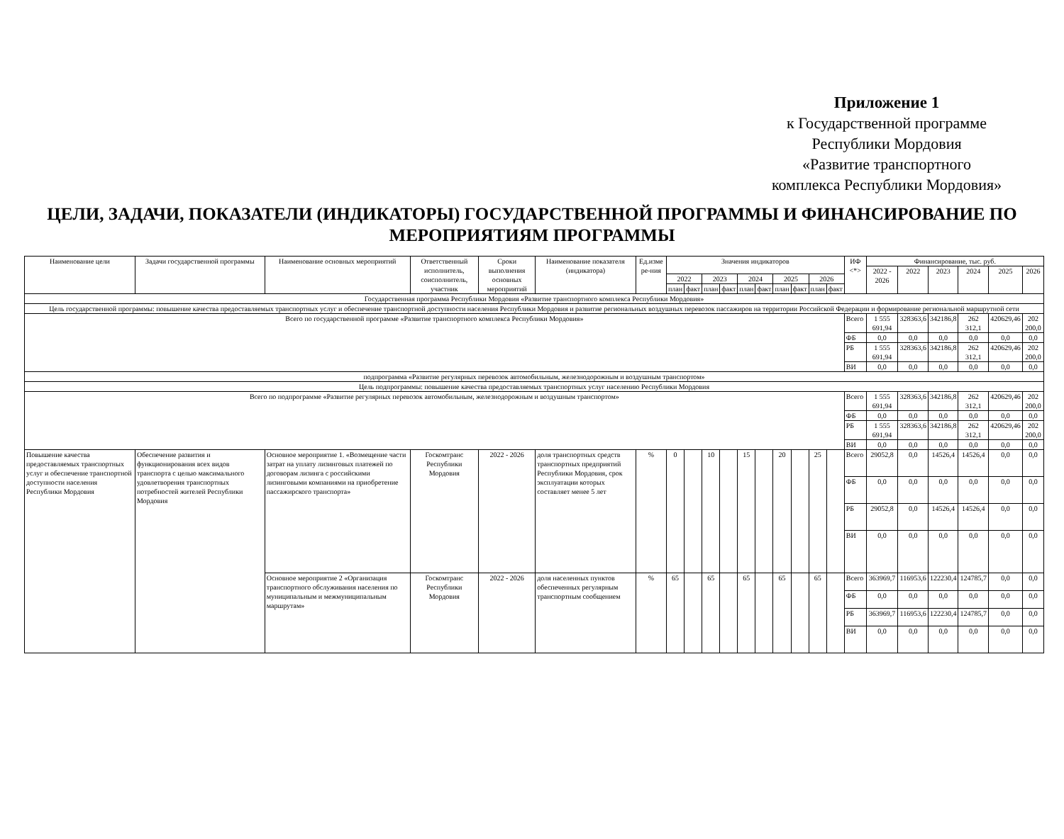Приложение 1
к Государственной программе
Республики Мордовия
«Развитие транспортного
комплекса Республики Мордовия»
ЦЕЛИ, ЗАДАЧИ, ПОКАЗАТЕЛИ (ИНДИКАТОРЫ) ГОСУДАРСТВЕННОЙ ПРОГРАММЫ И ФИНАНСИРОВАНИЕ ПО МЕРОПРИЯТИЯМ ПРОГРАММЫ
| Наименование цели | Задачи государственной программы | Наименование основных мероприятий | Ответственный исполнитель, соисполнитель, участник | Сроки выполнения основных мероприятий | Наименование показателя (индикатора) | Ед.изме ре-ния | Значения индикаторов | | | | | | | | | | ИФ <*> | Финансирование, тыс. руб. | | | | | |
| --- | --- | --- | --- | --- | --- | --- | --- | --- | --- | --- | --- | --- | --- | --- | --- | --- | --- | --- | --- | --- | --- | --- | --- |
| | | | | | | | | | | | | | | | | | | 2022 - 2026 | 2022 | 2023 | 2024 | 2025 | 2026 |
| | | | | | | | 2022 | | 2023 | | 2024 | | 2025 | | 2026 | | | | | | | | |
| | | | | | | | план | факт | план | факт | план | факт | план | факт | план | факт | | | | | | | |
| Государственная программа Республики Мордовия «Развитие транспортного комплекса Республики Мордовия» | | | | | | | | | | | | | | | | | | | | | | | |
| Цель государственной программы: повышение качества предоставляемых транспортных услуг и обеспечение транспортной доступности населения Республики Мордовия и развитие региональных воздушных перевозок пассажиров на территории Российской Федерации и формирование региональной маршрутной сети | | | | | | | | | | | | | | | | | | | | | | | |
| Всего по государственной программе «Развитие транспортного комплекса Республики Мордовия» | | | | | | | | | | | | | | | | | Всего | 1 555 691,94 | 328363,6 | 342186,8 | 262 312,1 | 420629,46 | 202 200,0 |
| | | | | | | | | | | | | | | | | | ФБ | 0,0 | 0,0 | 0,0 | 0,0 | 0,0 | 0,0 |
| | | | | | | | | | | | | | | | | | РБ | 1 555 691,94 | 328363,6 | 342186,8 | 262 312,1 | 420629,46 | 202 200,0 |
| | | | | | | | | | | | | | | | | | ВИ | 0,0 | 0,0 | 0,0 | 0,0 | 0,0 | 0,0 |
| подпрограмма «Развитие регулярных перевозок автомобильным, железнодорожным и воздушным транспортом» | | | | | | | | | | | | | | | | | | | | | | | |
| Цель подпрограммы: повышение качества предоставляемых транспортных услуг населению Республики Мордовия | | | | | | | | | | | | | | | | | | | | | | | |
| Всего по подпрограмме «Развитие регулярных перевозок автомобильным, железнодорожным и воздушным транспортом» | | | | | | | | | | | | | | | | | Всего | 1 555 691,94 | 328363,6 | 342186,8 | 262 312,1 | 420629,46 | 202 200,0 |
| | | | | | | | | | | | | | | | | | ФБ | 0,0 | 0,0 | 0,0 | 0,0 | 0,0 | 0,0 |
| | | | | | | | | | | | | | | | | | РБ | 1 555 691,94 | 328363,6 | 342186,8 | 262 312,1 | 420629,46 | 202 200,0 |
| | | | | | | | | | | | | | | | | | ВИ | 0,0 | 0,0 | 0,0 | 0,0 | 0,0 | 0,0 |
| Повышение качества предоставляемых транспортных услуг и обеспечение транспортной доступности населения Республики Мордовия | Обеспечение развития и функционирования всех видов транспорта с целью максимального удовлетворения транспортных потребностей жителей Республики Мордовия | Основное мероприятие 1. «Возмещение части затрат на уплату лизинговых платежей по договорам лизинга с российскими лизинговыми компаниями на приобретение пассажирского транспорта» | Госкомтранс Республики Мордовия | 2022 - 2026 | доля транспортных средств транспортных предприятий Республики Мордовия, срок эксплуатации которых составляет менее 5 лет | % | 0 | | 10 | | 15 | | 20 | | 25 | | Всего | 29052,8 | 0,0 | 14526,4 | 14526,4 | 0,0 | 0,0 |
| | | | | | | | | | | | | | | | | | ФБ | 0,0 | 0,0 | 0,0 | 0,0 | 0,0 | 0,0 |
| | | | | | | | | | | | | | | | | | РБ | 29052,8 | 0,0 | 14526,4 | 14526,4 | 0,0 | 0,0 |
| | | | | | | | | | | | | | | | | | ВИ | 0,0 | 0,0 | 0,0 | 0,0 | 0,0 | 0,0 |
| | | Основное мероприятие 2 «Организация транспортного обслуживания населения по муниципальным и межмуниципальным маршрутам» | Госкомтранс Республики Мордовия | 2022 - 2026 | доля населенных пунктов обеспеченных регулярным транспортным сообщением | % | 65 | | 65 | | 65 | | 65 | | 65 | | Всего | 363969,7 | 116953,6 | 122230,4 | 124785,7 | 0,0 | 0,0 |
| | | | | | | | | | | | | | | | | | ФБ | 0,0 | 0,0 | 0,0 | 0,0 | 0,0 | 0,0 |
| | | | | | | | | | | | | | | | | | РБ | 363969,7 | 116953,6 | 122230,4 | 124785,7 | 0,0 | 0,0 |
| | | | | | | | | | | | | | | | | | ВИ | 0,0 | 0,0 | 0,0 | 0,0 | 0,0 | 0,0 |